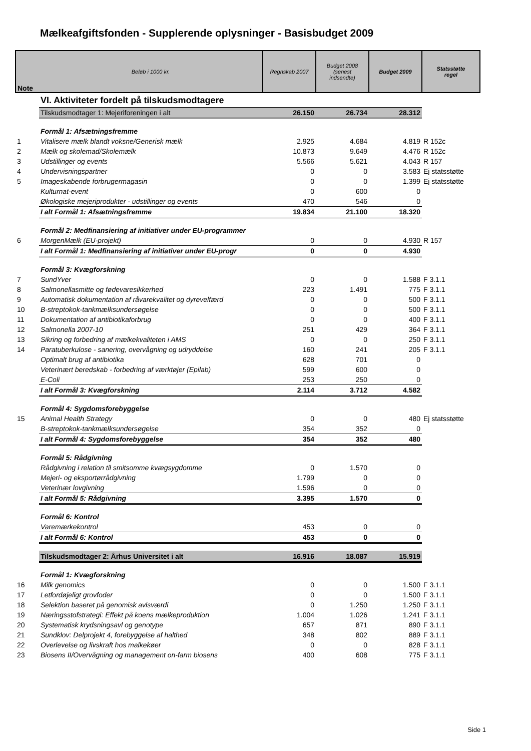Mælkeafgiftsfonden - Supplerende oplysninger - Basisbudget 2009
| Note | Beløb i 1000 kr. | Regnskab 2007 | Budget 2008 (senest indsendte) | Budget 2009 | Statsstøtte regel |
| --- | --- | --- | --- | --- | --- |
| | VI. Aktiviteter fordelt på tilskudsmodtagere | | | | |
| | Tilskudsmodtager 1: Mejeriforeningen i alt | 26.150 | 26.734 | 28.312 | |
| | Formål 1: Afsætningsfremme | | | | |
| 1 | Vitalisere mælk blandt voksne/Generisk mælk | 2.925 | 4.684 | 4.819 | R 152c |
| 2 | Mælk og skolemad/Skolemælk | 10.873 | 9.649 | 4.476 | R 152c |
| 3 | Udstillinger og events | 5.566 | 5.621 | 4.043 | R 157 |
| 4 | Undervisningspartner | 0 | 0 | 3.583 | Ej statsstøtte |
| 5 | Imageskabende forbrugermagasin | 0 | 0 | 1.399 | Ej statsstøtte |
| | Kulturnat-event | 0 | 600 | 0 | |
| | Økologiske mejeriprodukter - udstillinger og events | 470 | 546 | 0 | |
| | I alt Formål 1: Afsætningsfremme | 19.834 | 21.100 | 18.320 | |
| | Formål 2: Medfinansiering af initiativer under EU-programmer | | | | |
| 6 | MorgenMælk (EU-projekt) | 0 | 0 | 4.930 | R 157 |
| | I alt Formål 1: Medfinansiering af initiativer under EU-progr | 0 | 0 | 4.930 | |
| | Formål 3: Kvægforskning | | | | |
| 7 | SundYver | 0 | 0 | 1.588 | F 3.1.1 |
| 8 | Salmonellasmitte og fødevaresikkerhed | 223 | 1.491 | 775 | F 3.1.1 |
| 9 | Automatisk dokumentation af råvarekvalitet og dyrevelfærd | 0 | 0 | 500 | F 3.1.1 |
| 10 | B-streptokok-tankmælksundersøgelse | 0 | 0 | 500 | F 3.1.1 |
| 11 | Dokumentation af antibiotikaforbrug | 0 | 0 | 400 | F 3.1.1 |
| 12 | Salmonella 2007-10 | 251 | 429 | 364 | F 3.1.1 |
| 13 | Sikring og forbedring af mælkekvaliteten i AMS | 0 | 0 | 250 | F 3.1.1 |
| 14 | Paratuberkulose - sanering, overvågning og udryddelse | 160 | 241 | 205 | F 3.1.1 |
| | Optimalt brug af antibiotika | 628 | 701 | 0 | |
| | Veterinært beredskab - forbedring af værktøjer (Epilab) | 599 | 600 | 0 | |
| | E-Coli | 253 | 250 | 0 | |
| | I alt Formål 3: Kvægforskning | 2.114 | 3.712 | 4.582 | |
| | Formål 4: Sygdomsforebyggelse | | | | |
| 15 | Animal Health Strategy | 0 | 0 | 480 | Ej statsstøtte |
| | B-streptokok-tankmælksundersøgelse | 354 | 352 | 0 | |
| | I alt Formål 4: Sygdomsforebyggelse | 354 | 352 | 480 | |
| | Formål 5: Rådgivning | | | | |
| | Rådgivning i relation til smitsomme kvægsygdomme | 0 | 1.570 | 0 | |
| | Mejeri- og eksportørrådgivning | 1.799 | 0 | 0 | |
| | Veterinær lovgivning | 1.596 | 0 | 0 | |
| | I alt Formål 5: Rådgivning | 3.395 | 1.570 | 0 | |
| | Formål 6: Kontrol | | | | |
| | Varemærkekontrol | 453 | 0 | 0 | |
| | I alt Formål 6: Kontrol | 453 | 0 | 0 | |
| | Tilskudsmodtager 2: Århus Universitet i alt | 16.916 | 18.087 | 15.919 | |
| | Formål 1: Kvægforskning | | | | |
| 16 | Milk genomics | 0 | 0 | 1.500 | F 3.1.1 |
| 17 | Letfordøjeligt grovfoder | 0 | 0 | 1.500 | F 3.1.1 |
| 18 | Selektion baseret på genomisk avlsværdi | 0 | 1.250 | 1.250 | F 3.1.1 |
| 19 | Næringsstofstrategi: Effekt på koens mælkeproduktion | 1.004 | 1.026 | 1.241 | F 3.1.1 |
| 20 | Systematisk krydsningsavl og genotype | 657 | 871 | 890 | F 3.1.1 |
| 21 | Sundklov: Delprojekt 4, forebyggelse af halthed | 348 | 802 | 889 | F 3.1.1 |
| 22 | Overlevelse og livskraft hos malkekøer | 0 | 0 | 828 | F 3.1.1 |
| 23 | Biosens II/Overvågning og management on-farm biosens | 400 | 608 | 775 | F 3.1.1 |
Side 1